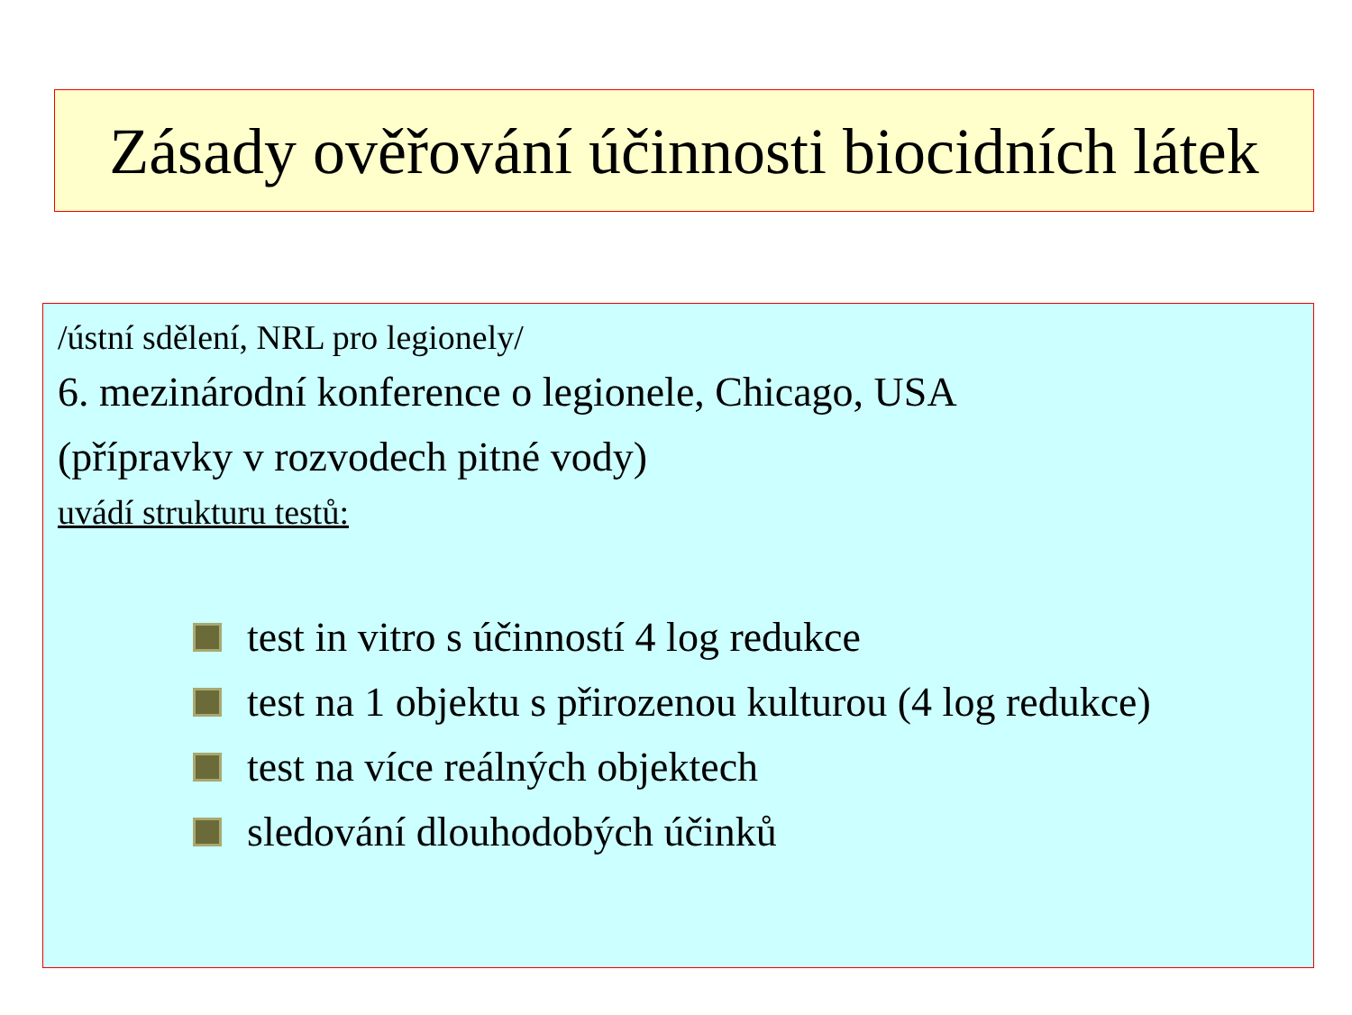Zásady ověřování účinnosti biocidních látek
/ústní sdělení, NRL pro legionely/
6. mezinárodní konference o legionele, Chicago, USA
(přípravky v rozvodech pitné vody)
uvádí strukturu testů:
test in vitro s účinností 4 log redukce
test na 1 objektu s přirozenou kulturou (4 log redukce)
test na více reálných objektech
sledování dlouhodobých účinků